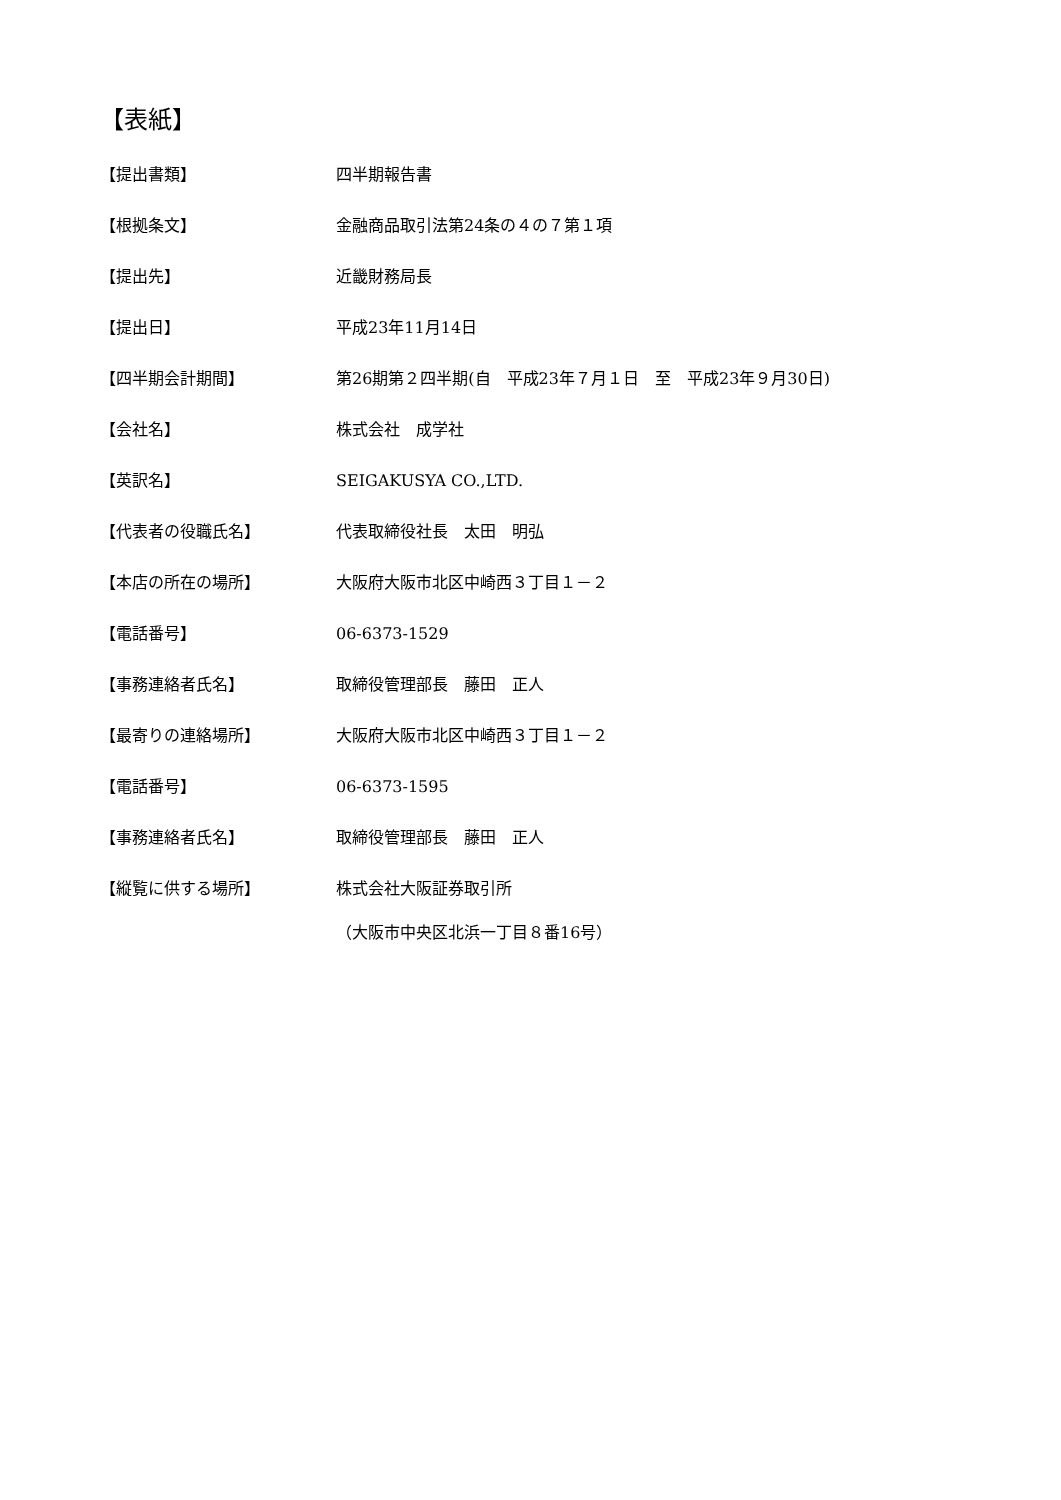【表紙】
【提出書類】 四半期報告書
【根拠条文】 金融商品取引法第24条の４の７第１項
【提出先】 近畿財務局長
【提出日】 平成23年11月14日
【四半期会計期間】 第26期第２四半期(自　平成23年７月１日　至　平成23年９月30日)
【会社名】 株式会社　成学社
【英訳名】 SEIGAKUSYA CO.,LTD.
【代表者の役職氏名】 代表取締役社長　太田　明弘
【本店の所在の場所】 大阪府大阪市北区中崎西３丁目１－２
【電話番号】 06-6373-1529
【事務連絡者氏名】 取締役管理部長　藤田　正人
【最寄りの連絡場所】 大阪府大阪市北区中崎西３丁目１－２
【電話番号】 06-6373-1595
【事務連絡者氏名】 取締役管理部長　藤田　正人
【縦覧に供する場所】 株式会社大阪証券取引所
（大阪市中央区北浜一丁目８番16号）